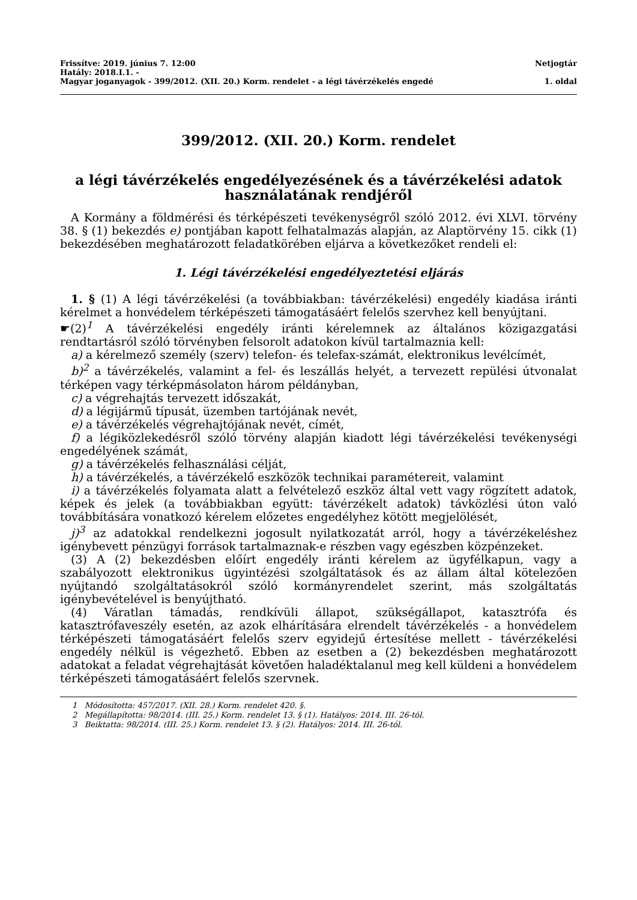Frissítve: 2019. június 7. 12:00 Netjogtár
Hatály: 2018.I.1. -
Magyar joganyagok - 399/2012. (XII. 20.) Korm. rendelet - a légi távérzékelés engedé 1. oldal
399/2012. (XII. 20.) Korm. rendelet
a légi távérzékelés engedélyezésének és a távérzékelési adatok használatának rendjéről
A Kormány a földmérési és térképészeti tevékenységről szóló 2012. évi XLVI. törvény 38. § (1) bekezdés e) pontjában kapott felhatalmazás alapján, az Alaptörvény 15. cikk (1) bekezdésében meghatározott feladatkörében eljárva a következőket rendeli el:
1. Légi távérzékelési engedélyeztetési eljárás
1. § (1) A légi távérzékelési (a továbbiakban: távérzékelési) engedély kiadása iránti kérelmet a honvédelem térképészeti támogatásáért felelős szervhez kell benyújtani.
☛(2)<sup>1</sup> A távérzékelési engedély iránti kérelemnek az általános közigazgatási rendtartásról szóló törvényben felsorolt adatokon kívül tartalmaznia kell:
a) a kérelmező személy (szerv) telefon- és telefax-számát, elektronikus levélcímét,
b)<sup>2</sup> a távérzékelés, valamint a fel- és leszállás helyét, a tervezett repülési útvonalat térképen vagy térképmásolaton három példányban,
c) a végrehajtás tervezett időszakát,
d) a légijármű típusát, üzemben tartójának nevét,
e) a távérzékelés végrehajtójának nevét, címét,
f) a légiközlekedésről szóló törvény alapján kiadott légi távérzékelési tevékenységi engedélyének számát,
g) a távérzékelés felhasználási célját,
h) a távérzékelés, a távérzékelő eszközök technikai paramétereit, valamint
i) a távérzékelés folyamata alatt a felvételező eszköz által vett vagy rögzített adatok, képek és jelek (a továbbiakban együtt: távérzékelt adatok) távközlési úton való továbbítására vonatkozó kérelem előzetes engedélyhez kötött megjelölését,
j)<sup>3</sup> az adatokkal rendelkezni jogosult nyilatkozatát arról, hogy a távérzékeléshez igénybevett pénzügyi források tartalmaznak-e részben vagy egészben közpénzeket.
(3) A (2) bekezdésben előírt engedély iránti kérelem az ügyfélkapun, vagy a szabályozott elektronikus ügyintézési szolgáltatások és az állam által kötelezően nyújtandó szolgáltatásokról szóló kormányrendelet szerint, más szolgáltatás igénybevételével is benyújtható.
(4) Váratlan támadás, rendkívüli állapot, szükségállapot, katasztrófa és katasztrófaveszély esetén, az azok elhárítására elrendelt távérzékelés - a honvédelem térképészeti támogatásáért felelős szerv egyidejű értesítése mellett - távérzékelési engedély nélkül is végezhető. Ebben az esetben a (2) bekezdésben meghatározott adatokat a feladat végrehajtását követően haladéktalanul meg kell küldeni a honvédelem térképészeti támogatásáért felelős szervnek.
1 Módosította: 457/2017. (XII. 28.) Korm. rendelet 420. §.
2 Megállapította: 98/2014. (III. 25.) Korm. rendelet 13. § (1). Hatályos: 2014. III. 26-tól.
3 Beiktatta: 98/2014. (III. 25.) Korm. rendelet 13. § (2). Hatályos: 2014. III. 26-tól.